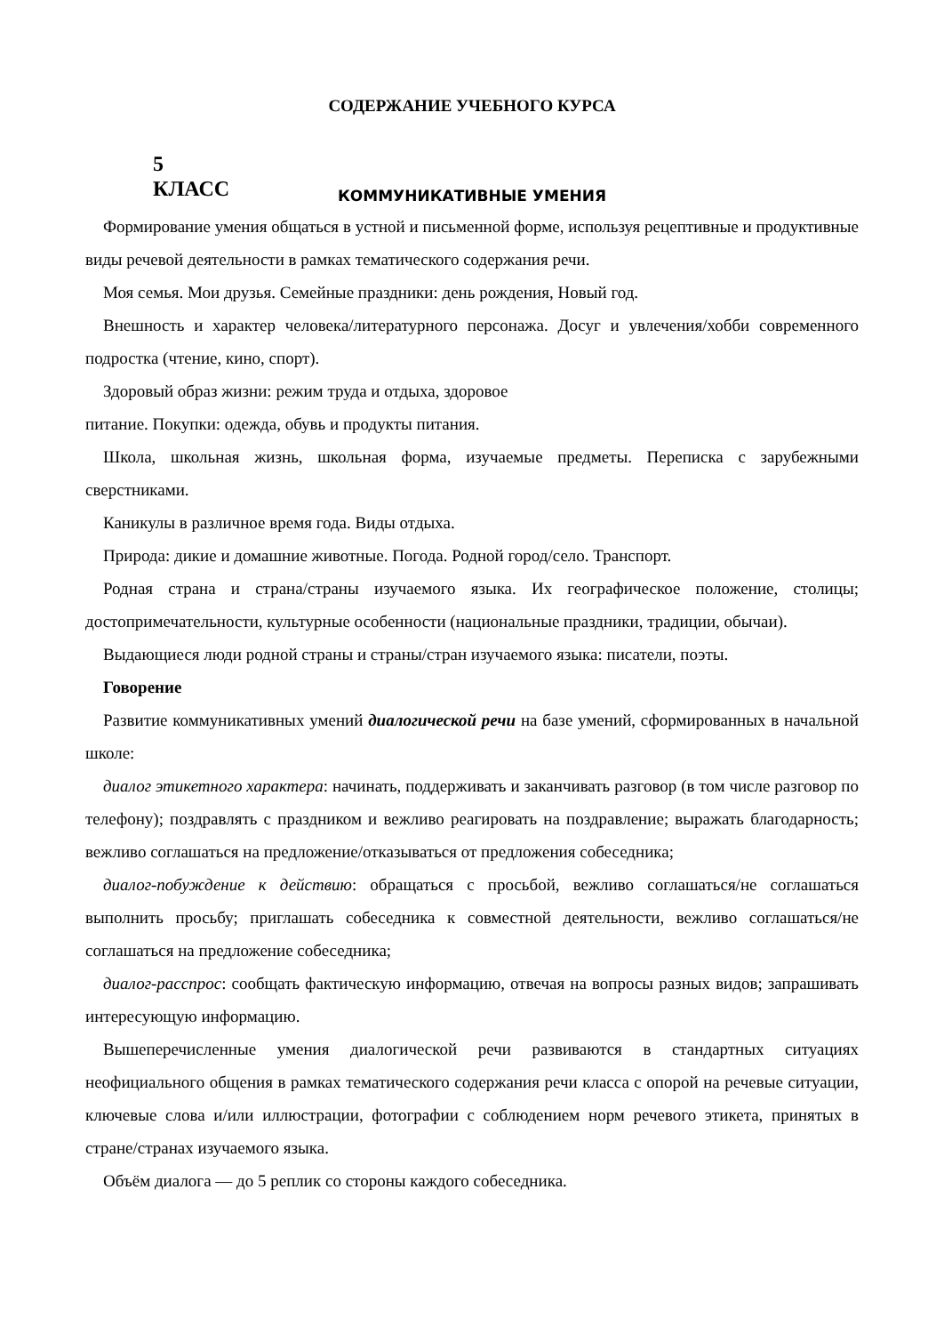СОДЕРЖАНИЕ УЧЕБНОГО КУРСА
5
КЛАСС
КОММУНИКАТИВНЫЕ УМЕНИЯ
Формирование умения общаться в устной и письменной форме, используя рецептивные и продуктивные виды речевой деятельности в рамках тематического содержания речи.
Моя семья. Мои друзья. Семейные праздники: день рождения, Новый год.
Внешность и характер человека/литературного персонажа. Досуг и увлечения/хобби современного подростка (чтение, кино, спорт).
Здоровый образ жизни: режим труда и отдыха, здоровое
питание. Покупки: одежда, обувь и продукты питания.
Школа, школьная жизнь, школьная форма, изучаемые предметы. Переписка с зарубежными сверстниками.
Каникулы в различное время года. Виды отдыха.
Природа: дикие и домашние животные. Погода. Родной город/село. Транспорт.
Родная страна и страна/страны изучаемого языка. Их географическое положение, столицы; достопримечательности, культурные особенности (национальные праздники, традиции, обычаи).
Выдающиеся люди родной страны и страны/стран изучаемого языка: писатели, поэты.
Говорение
Развитие коммуникативных умений диалогической речи на базе умений, сформированных в начальной школе:
диалог этикетного характера: начинать, поддерживать и заканчивать разговор (в том числе разговор по телефону); поздравлять с праздником и вежливо реагировать на поздравление; выражать благодарность; вежливо соглашаться на предложение/отказываться от предложения собеседника;
диалог-побуждение к действию: обращаться с просьбой, вежливо соглашаться/не соглашаться выполнить просьбу; приглашать собеседника к совместной деятельности, вежливо соглашаться/не соглашаться на предложение собеседника;
диалог-расспрос: сообщать фактическую информацию, отвечая на вопросы разных видов; запрашивать интересующую информацию.
Вышеперечисленные умения диалогической речи развиваются в стандартных ситуациях неофициального общения в рамках тематического содержания речи класса с опорой на речевые ситуации, ключевые слова и/или иллюстрации, фотографии с соблюдением норм речевого этикета, принятых в стране/странах изучаемого языка.
Объём диалога — до 5 реплик со стороны каждого собеседника.